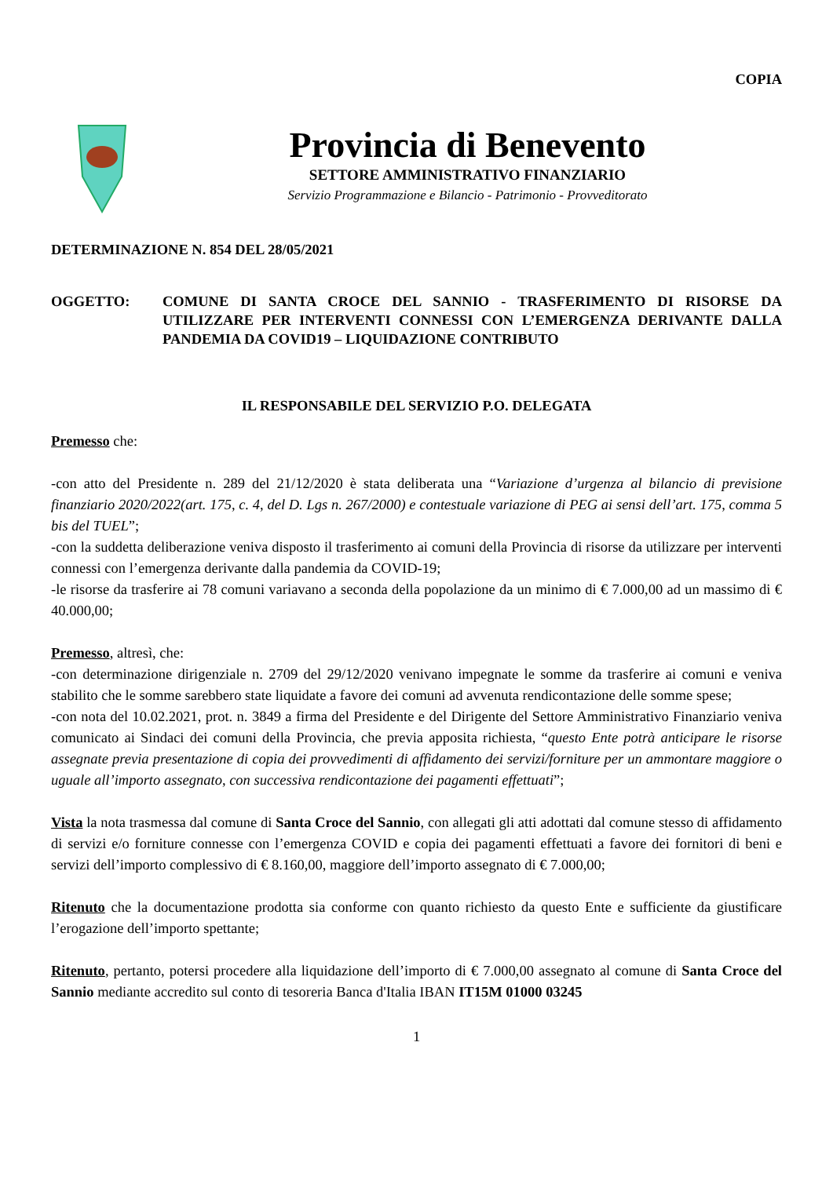COPIA
Provincia di Benevento
SETTORE AMMINISTRATIVO FINANZIARIO
Servizio Programmazione e Bilancio - Patrimonio - Provveditorato
DETERMINAZIONE N. 854 DEL 28/05/2021
OGGETTO: COMUNE DI SANTA CROCE DEL SANNIO - TRASFERIMENTO DI RISORSE DA UTILIZZARE PER INTERVENTI CONNESSI CON L’EMERGENZA DERIVANTE DALLA PANDEMIA DA COVID19 – LIQUIDAZIONE CONTRIBUTO
IL RESPONSABILE DEL SERVIZIO P.O. DELEGATA
Premesso che:
-con atto del Presidente n. 289 del 21/12/2020 è stata deliberata una “Variazione d’urgenza al bilancio di previsione finanziario 2020/2022(art. 175, c. 4, del D. Lgs n. 267/2000) e contestuale variazione di PEG ai sensi dell’art. 175, comma 5 bis del TUEL”;
-con la suddetta deliberazione veniva disposto il trasferimento ai comuni della Provincia di risorse da utilizzare per interventi connessi con l’emergenza derivante dalla pandemia da COVID-19;
-le risorse da trasferire ai 78 comuni variavano a seconda della popolazione da un minimo di € 7.000,00 ad un massimo di € 40.000,00;
Premesso, altresì, che:
-con determinazione dirigenziale n. 2709 del 29/12/2020 venivano impegnate le somme da trasferire ai comuni e veniva stabilito che le somme sarebbero state liquidate a favore dei comuni ad avvenuta rendicontazione delle somme spese;
-con nota del 10.02.2021, prot. n. 3849 a firma del Presidente e del Dirigente del Settore Amministrativo Finanziario veniva comunicato ai Sindaci dei comuni della Provincia, che previa apposita richiesta, “questo Ente potrà anticipare le risorse assegnate previa presentazione di copia dei provvedimenti di affidamento dei servizi/forniture per un ammontare maggiore o uguale all’importo assegnato, con successiva rendicontazione dei pagamenti effettuati”;
Vista la nota trasmessa dal comune di Santa Croce del Sannio, con allegati gli atti adottati dal comune stesso di affidamento di servizi e/o forniture connesse con l’emergenza COVID e copia dei pagamenti effettuati a favore dei fornitori di beni e servizi dell’importo complessivo di € 8.160,00, maggiore dell’importo assegnato di € 7.000,00;
Ritenuto che la documentazione prodotta sia conforme con quanto richiesto da questo Ente e sufficiente da giustificare l’erogazione dell’importo spettante;
Ritenuto, pertanto, potersi procedere alla liquidazione dell’importo di € 7.000,00 assegnato al comune di Santa Croce del Sannio mediante accredito sul conto di tesoreria Banca d'Italia IBAN IT15M 01000 03245
1